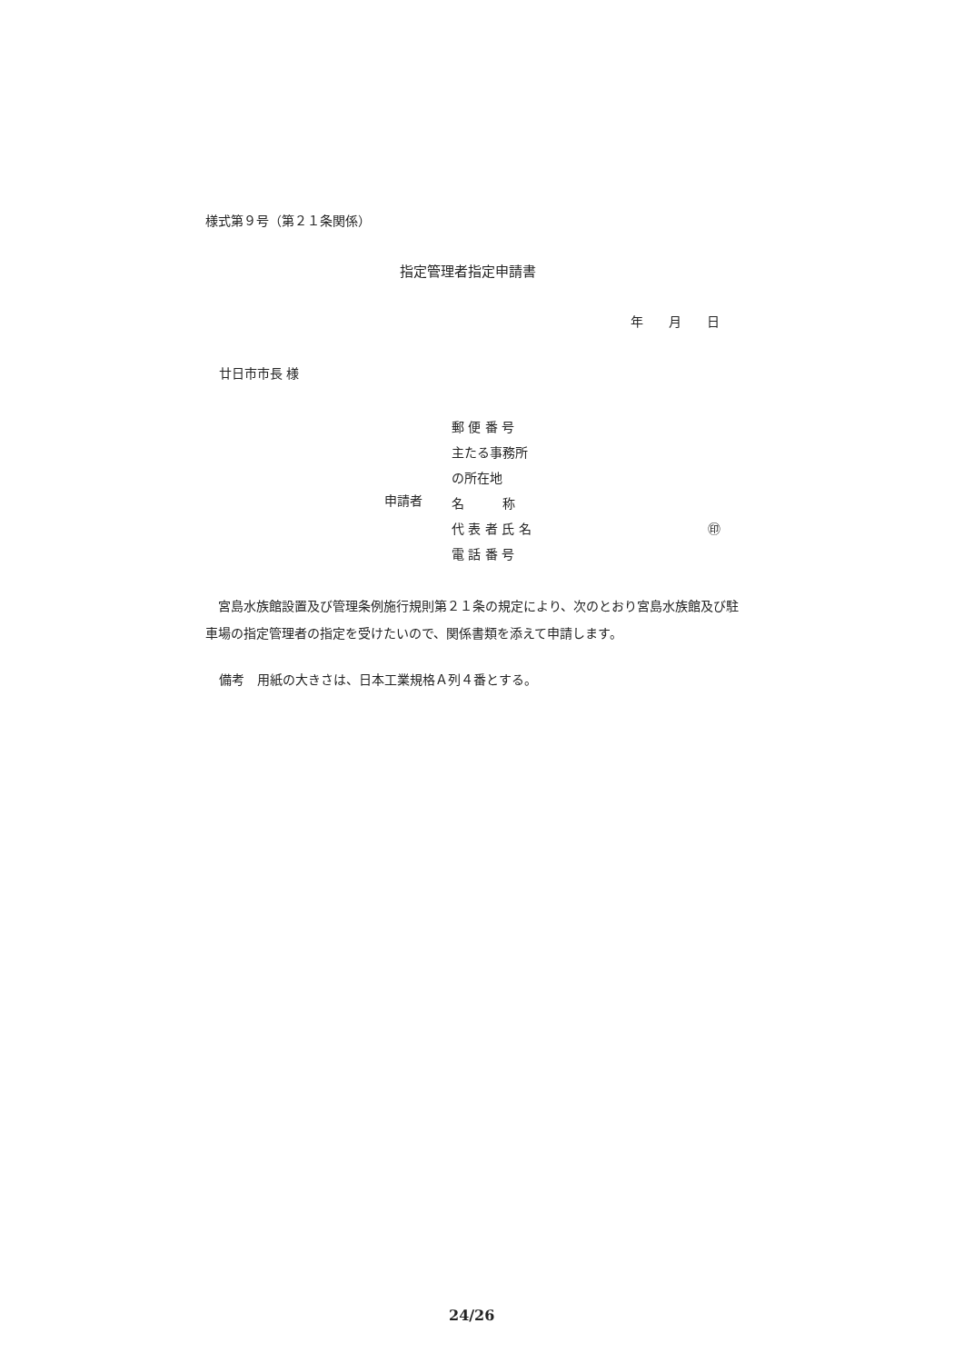様式第９号（第２１条関係）
指定管理者指定申請書
年　　月　　日
廿日市市長 様
郵 便 番 号
主たる事務所
の所在地
申請者
名　　　称
代 表 者 氏 名 ㊞
電 話 番 号
　宮島水族館設置及び管理条例施行規則第２１条の規定により、次のとおり宮島水族館及び駐車場の指定管理者の指定を受けたいので、関係書類を添えて申請します。
備考　用紙の大きさは、日本工業規格Ａ列４番とする。
24/26